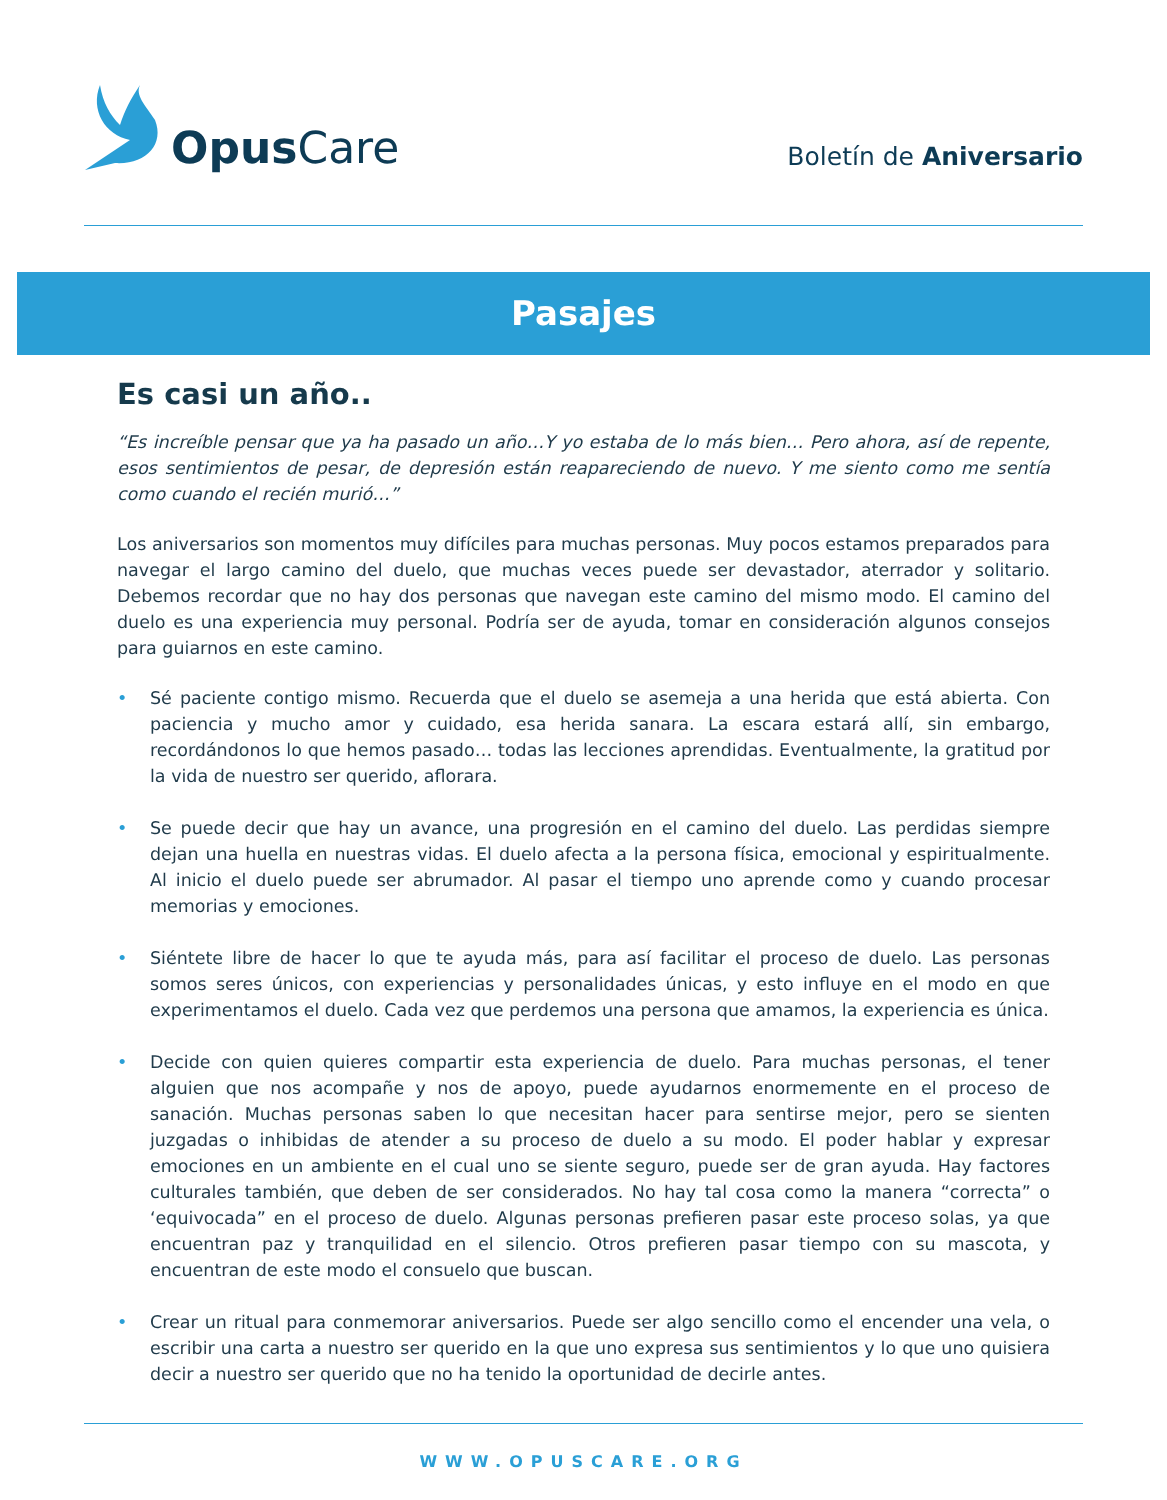Opus Care
Boletín de Aniversario
Pasajes
Es casi un año..
“Es increíble pensar que ya ha pasado un año…Y yo estaba de lo más bien… Pero ahora, así de repente, esos sentimientos de pesar, de depresión están reapareciendo de nuevo. Y me siento como me sentía como cuando el recién murió…”
Los aniversarios son momentos muy difíciles para muchas personas. Muy pocos estamos preparados para navegar el largo camino del duelo, que muchas veces puede ser devastador, aterrador y solitario. Debemos recordar que no hay dos personas que navegan este camino del mismo modo. El camino del duelo es una experiencia muy personal. Podría ser de ayuda, tomar en consideración algunos consejos para guiarnos en este camino.
• Sé paciente contigo mismo. Recuerda que el duelo se asemeja a una herida que está abierta. Con paciencia y mucho amor y cuidado, esa herida sanara. La escara estará allí, sin embargo, recordándonos lo que hemos pasado… todas las lecciones aprendidas. Eventualmente, la gratitud por la vida de nuestro ser querido, aflorara.
• Se puede decir que hay un avance, una progresión en el camino del duelo. Las perdidas siempre dejan una huella en nuestras vidas. El duelo afecta a la persona física, emocional y espiritualmente. Al inicio el duelo puede ser abrumador. Al pasar el tiempo uno aprende como y cuando procesar memorias y emociones.
• Siéntete libre de hacer lo que te ayuda más, para así facilitar el proceso de duelo. Las personas somos seres únicos, con experiencias y personalidades únicas, y esto influye en el modo en que experimentamos el duelo. Cada vez que perdemos una persona que amamos, la experiencia es única.
• Decide con quien quieres compartir esta experiencia de duelo. Para muchas personas, el tener alguien que nos acompañe y nos de apoyo, puede ayudarnos enormemente en el proceso de sanación. Muchas personas saben lo que necesitan hacer para sentirse mejor, pero se sienten juzgadas o inhibidas de atender a su proceso de duelo a su modo. El poder hablar y expresar emociones en un ambiente en el cual uno se siente seguro, puede ser de gran ayuda. Hay factores culturales también, que deben de ser considerados. No hay tal cosa como la manera “correcta” o ‘equivocada” en el proceso de duelo. Algunas personas prefieren pasar este proceso solas, ya que encuentran paz y tranquilidad en el silencio. Otros prefieren pasar tiempo con su mascota, y encuentran de este modo el consuelo que buscan.
• Crear un ritual para conmemorar aniversarios. Puede ser algo sencillo como el encender una vela, o escribir una carta a nuestro ser querido en la que uno expresa sus sentimientos y lo que uno quisiera decir a nuestro ser querido que no ha tenido la oportunidad de decirle antes.
WWW.OPUSCARE.ORG